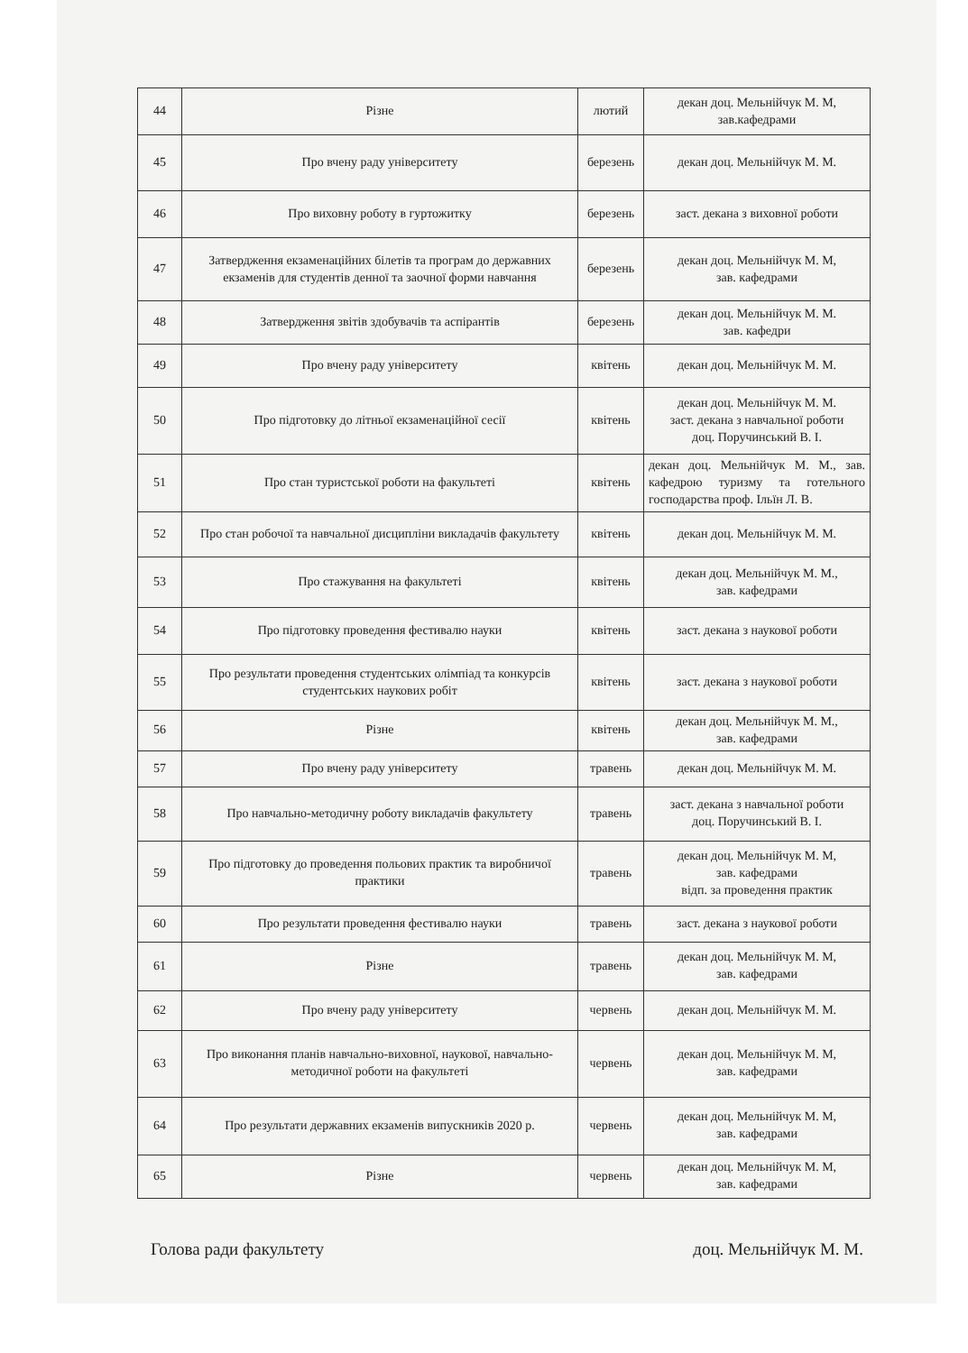| 44 | Різне | лютий | декан доц. Мельнійчук М. М, зав.кафедрами |
| 45 | Про вчену раду університету | березень | декан доц. Мельнійчук М. М. |
| 46 | Про виховну роботу в гуртожитку | березень | заст. декана з виховної роботи |
| 47 | Затвердження екзаменаційних білетів та програм до державних екзаменів для студентів денної та заочної форми навчання | березень | декан доц. Мельнійчук М. М, зав. кафедрами |
| 48 | Затвердження звітів здобувачів та аспірантів | березень | декан доц. Мельнійчук М. М. зав. кафедри |
| 49 | Про вчену раду університету | квітень | декан доц. Мельнійчук М. М. |
| 50 | Про підготовку до літньої екзаменаційної сесії | квітень | декан доц. Мельнійчук М. М. заст. декана з навчальної роботи доц. Поручинський В. І. |
| 51 | Про стан туристської роботи на факультеті | квітень | декан доц. Мельнійчук М. М., зав. кафедрою туризму та готельного господарства проф. Ільїн Л. В. |
| 52 | Про стан робочої та навчальної дисципліни викладачів факультету | квітень | декан доц. Мельнійчук М. М. |
| 53 | Про стажування на факультеті | квітень | декан доц. Мельнійчук М. М., зав. кафедрами |
| 54 | Про підготовку проведення фестивалю науки | квітень | заст. декана з наукової роботи |
| 55 | Про результати проведення студентських олімпіад та конкурсів студентських наукових робіт | квітень | заст. декана з наукової роботи |
| 56 | Різне | квітень | декан доц. Мельнійчук М. М., зав. кафедрами |
| 57 | Про вчену раду університету | травень | декан доц. Мельнійчук М. М. |
| 58 | Про навчально-методичну роботу викладачів факультету | травень | заст. декана з навчальної роботи доц. Поручинський В. І. |
| 59 | Про підготовку до проведення польових практик та виробничої практики | травень | декан доц. Мельнійчук М. М, зав. кафедрами відп. за проведення практик |
| 60 | Про результати проведення фестивалю науки | травень | заст. декана з наукової роботи |
| 61 | Різне | травень | декан доц. Мельнійчук М. М, зав. кафедрами |
| 62 | Про вчену раду університету | червень | декан доц. Мельнійчук М. М. |
| 63 | Про виконання планів навчально-виховної, наукової, навчально-методичної роботи на факультеті | червень | декан доц. Мельнійчук М. М, зав. кафедрами |
| 64 | Про результати державних екзаменів випускників 2020 р. | червень | декан доц. Мельнійчук М. М, зав. кафедрами |
| 65 | Різне | червень | декан доц. Мельнійчук М. М, зав. кафедрами |
Голова ради факультету доц. Мельнійчук М. М.